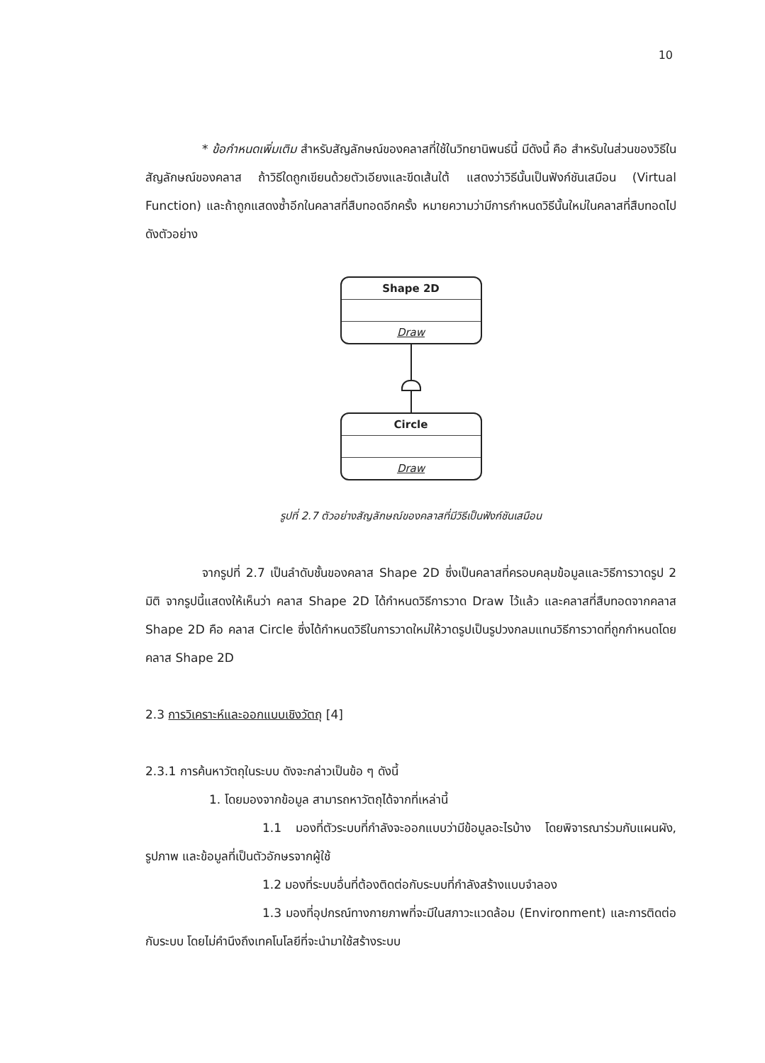10
* ข้อกำหนดเพิ่มเติม สำหรับสัญลักษณ์ของคลาสที่ใช้ในวิทยานิพนธ์นี้ มีดังนี้ คือ สำหรับในส่วนของวิธีในสัญลักษณ์ของคลาส ถ้าวิธีใดถูกเขียนด้วยตัวเอียงและขีดเส้นใต้ แสดงว่าวิธีนั้นเป็นฟังก์ชันเสมือน (Virtual Function) และถ้าถูกแสดงซ้ำอีกในคลาสที่สืบทอดอีกครั้ง หมายความว่ามีการกำหนดวิธีนั้นใหม่ในคลาสที่สืบทอดไป ดังตัวอย่าง
Shape 2D
Draw
Circle
Draw
รูปที่ 2.7 ตัวอย่างสัญลักษณ์ของคลาสที่มีวิธีเป็นฟังก์ชันเสมือน
จากรูปที่ 2.7 เป็นลำดับชั้นของคลาส Shape 2D ซึ่งเป็นคลาสที่ครอบคลุมข้อมูลและวิธีการวาดรูป 2 มิติ จากรูปนี้แสดงให้เห็นว่า คลาส Shape 2D ได้กำหนดวิธีการวาด Draw ไว้แล้ว และคลาสที่สืบทอดจากคลาส Shape 2D คือ คลาส Circle ซึ่งได้กำหนดวิธีในการวาดใหม่ให้วาดรูปเป็นรูปวงกลมแทนวิธีการวาดที่ถูกกำหนดโดยคลาส Shape 2D
2.3 การวิเคราะห์และออกแบบเชิงวัตถุ [4]
2.3.1 การค้นหาวัตถุในระบบ ดังจะกล่าวเป็นข้อ ๆ ดังนี้
1. โดยมองจากข้อมูล สามารถหาวัตถุได้จากที่เหล่านี้
1.1 มองที่ตัวระบบที่กำลังจะออกแบบว่ามีข้อมูลอะไรบ้าง โดยพิจารณาร่วมกับแผนผัง, รูปภาพ และข้อมูลที่เป็นตัวอักษรจากผู้ใช้
1.2 มองที่ระบบอื่นที่ต้องติดต่อกับระบบที่กำลังสร้างแบบจำลอง
1.3 มองที่อุปกรณ์ทางกายภาพที่จะมีในสภาวะแวดล้อม (Environment) และการติดต่อกับระบบ โดยไม่คำนึงถึงเทคโนโลยีที่จะนำมาใช้สร้างระบบ